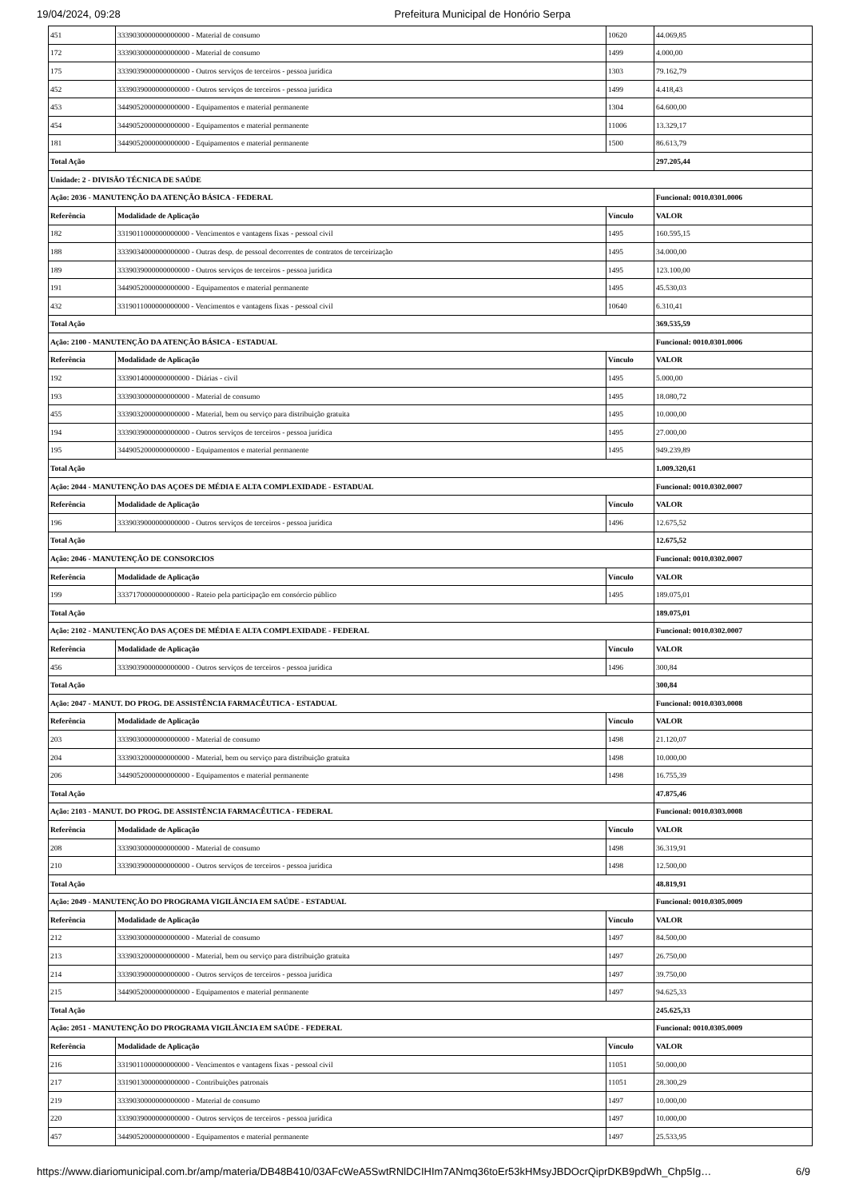19/04/2024, 09:28 Prefeitura Municipal de Honório Serpa
| 451 | 3339030000000000000 - Material de consumo | 10620 | 44.069,85 |
| 172 | 3339030000000000000 - Material de consumo | 1499 | 4.000,00 |
| 175 | 3339039000000000000 - Outros serviços de terceiros - pessoa jurídica | 1303 | 79.162,79 |
| 452 | 3339039000000000000 - Outros serviços de terceiros - pessoa jurídica | 1499 | 4.418,43 |
| 453 | 3449052000000000000 - Equipamentos e material permanente | 1304 | 64.600,00 |
| 454 | 3449052000000000000 - Equipamentos e material permanente | 11006 | 13.329,17 |
| 181 | 3449052000000000000 - Equipamentos e material permanente | 1500 | 86.613,79 |
| Total Ação | | | 297.205,44 |
| Unidade: 2 - DIVISÃO TÉCNICA DE SAÚDE | | | |
| Ação: 2036 - MANUTENÇÃO DA ATENÇÃO BÁSICA - FEDERAL | | | Funcional: 0010.0301.0006 |
| Referência | Modalidade de Aplicação | Vínculo | VALOR |
| 182 | 3319011000000000000 - Vencimentos e vantagens fixas - pessoal civil | 1495 | 160.595,15 |
| 188 | 3339034000000000000 - Outras desp. de pessoal decorrentes de contratos de terceirização | 1495 | 34.000,00 |
| 189 | 3339039000000000000 - Outros serviços de terceiros - pessoa jurídica | 1495 | 123.100,00 |
| 191 | 3449052000000000000 - Equipamentos e material permanente | 1495 | 45.530,03 |
| 432 | 3319011000000000000 - Vencimentos e vantagens fixas - pessoal civil | 10640 | 6.310,41 |
| Total Ação | | | 369.535,59 |
| Ação: 2100 - MANUTENÇÃO DA ATENÇÃO BÁSICA - ESTADUAL | | | Funcional: 0010.0301.0006 |
| Referência | Modalidade de Aplicação | Vínculo | VALOR |
| 192 | 3339014000000000000 - Diárias - civil | 1495 | 5.000,00 |
| 193 | 3339030000000000000 - Material de consumo | 1495 | 18.080,72 |
| 455 | 3339032000000000000 - Material, bem ou serviço para distribuição gratuita | 1495 | 10.000,00 |
| 194 | 3339039000000000000 - Outros serviços de terceiros - pessoa jurídica | 1495 | 27.000,00 |
| 195 | 3449052000000000000 - Equipamentos e material permanente | 1495 | 949.239,89 |
| Total Ação | | | 1.009.320,61 |
| Ação: 2044 - MANUTENÇÃO DAS AÇOES DE MÉDIA E ALTA COMPLEXIDADE - ESTADUAL | | | Funcional: 0010.0302.0007 |
| Referência | Modalidade de Aplicação | Vínculo | VALOR |
| 196 | 3339039000000000000 - Outros serviços de terceiros - pessoa jurídica | 1496 | 12.675,52 |
| Total Ação | | | 12.675,52 |
| Ação: 2046 - MANUTENÇÃO DE CONSORCIOS | | | Funcional: 0010.0302.0007 |
| Referência | Modalidade de Aplicação | Vínculo | VALOR |
| 199 | 3337170000000000000 - Rateio pela participação em consórcio público | 1495 | 189.075,01 |
| Total Ação | | | 189.075,01 |
| Ação: 2102 - MANUTENÇÃO DAS AÇOES DE MÉDIA E ALTA COMPLEXIDADE - FEDERAL | | | Funcional: 0010.0302.0007 |
| Referência | Modalidade de Aplicação | Vínculo | VALOR |
| 456 | 3339039000000000000 - Outros serviços de terceiros - pessoa jurídica | 1496 | 300,84 |
| Total Ação | | | 300,84 |
| Ação: 2047 - MANUT. DO PROG. DE ASSISTÊNCIA FARMACÊUTICA - ESTADUAL | | | Funcional: 0010.0303.0008 |
| Referência | Modalidade de Aplicação | Vínculo | VALOR |
| 203 | 3339030000000000000 - Material de consumo | 1498 | 21.120,07 |
| 204 | 3339032000000000000 - Material, bem ou serviço para distribuição gratuita | 1498 | 10.000,00 |
| 206 | 3449052000000000000 - Equipamentos e material permanente | 1498 | 16.755,39 |
| Total Ação | | | 47.875,46 |
| Ação: 2103 - MANUT. DO PROG. DE ASSISTÊNCIA FARMACÊUTICA - FEDERAL | | | Funcional: 0010.0303.0008 |
| Referência | Modalidade de Aplicação | Vínculo | VALOR |
| 208 | 3339030000000000000 - Material de consumo | 1498 | 36.319,91 |
| 210 | 3339039000000000000 - Outros serviços de terceiros - pessoa jurídica | 1498 | 12.500,00 |
| Total Ação | | | 48.819,91 |
| Ação: 2049 - MANUTENÇÃO DO PROGRAMA VIGILÂNCIA EM SAÚDE - ESTADUAL | | | Funcional: 0010.0305.0009 |
| Referência | Modalidade de Aplicação | Vínculo | VALOR |
| 212 | 3339030000000000000 - Material de consumo | 1497 | 84.500,00 |
| 213 | 3339032000000000000 - Material, bem ou serviço para distribuição gratuita | 1497 | 26.750,00 |
| 214 | 3339039000000000000 - Outros serviços de terceiros - pessoa jurídica | 1497 | 39.750,00 |
| 215 | 3449052000000000000 - Equipamentos e material permanente | 1497 | 94.625,33 |
| Total Ação | | | 245.625,33 |
| Ação: 2051 - MANUTENÇÃO DO PROGRAMA VIGILÂNCIA EM SAÚDE - FEDERAL | | | Funcional: 0010.0305.0009 |
| Referência | Modalidade de Aplicação | Vínculo | VALOR |
| 216 | 3319011000000000000 - Vencimentos e vantagens fixas - pessoal civil | 11051 | 50.000,00 |
| 217 | 3319013000000000000 - Contribuições patronais | 11051 | 28.300,29 |
| 219 | 3339030000000000000 - Material de consumo | 1497 | 10.000,00 |
| 220 | 3339039000000000000 - Outros serviços de terceiros - pessoa jurídica | 1497 | 10.000,00 |
| 457 | 3449052000000000000 - Equipamentos e material permanente | 1497 | 25.533,95 |
https://www.diariomunicipal.com.br/amp/materia/DB48B410/03AFcWeA5SwtRNlDCIHIm7ANmq36toEr53kHMsyJBDOcrQiprDKB9pdWh_Chp5Ig… 6/9